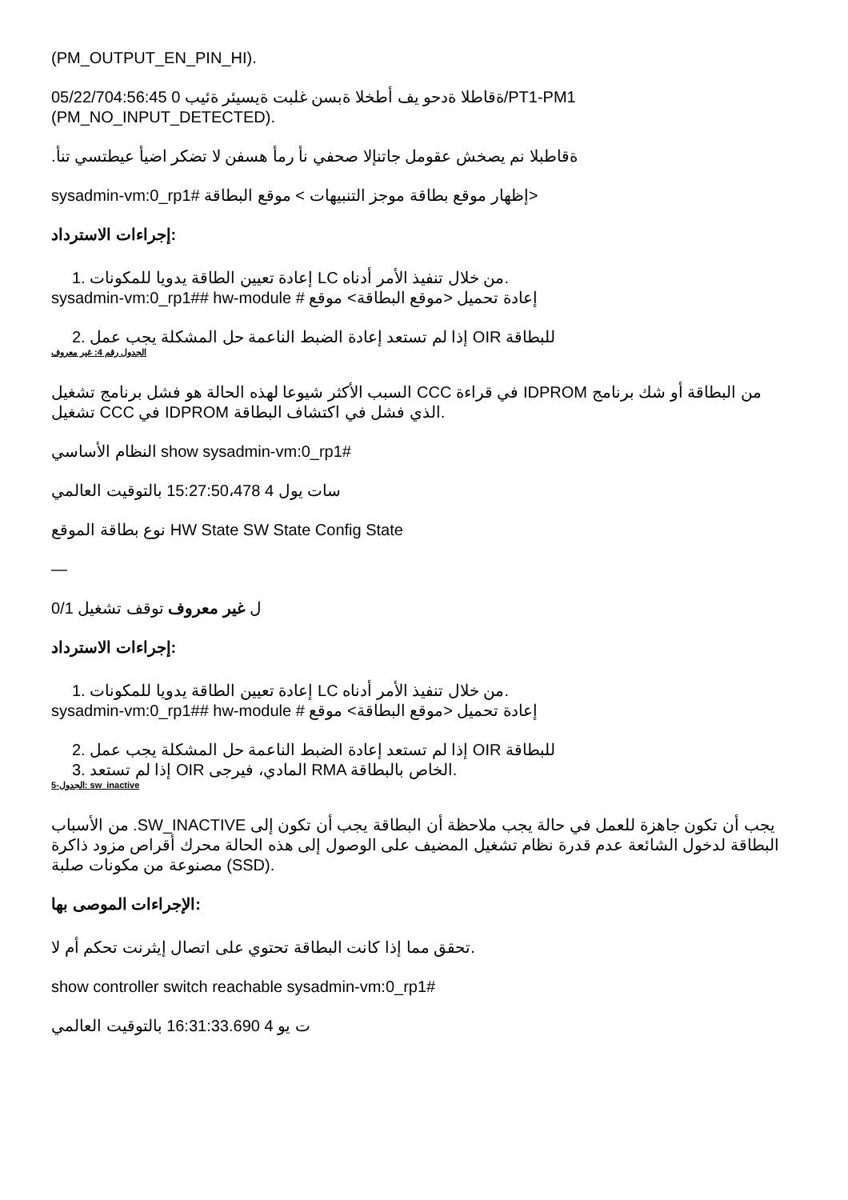(PM_OUTPUT_EN_PIN_HI).
05/22/704:56:45 ةقاطلا ةدحو يف أطخلا ةبسن غلبت ةيسيئر ةئيب 0/PT1-PM1
(PM_NO_INPUT_DETECTED).
.ةقاطبلا نم يصخش عقومل جاتنإلا صحفي نأ رمأ هسفن لا تضكر اضيأ عيطتسي تنأ
sysadmin-vm:0_rp1# إظهار موقع بطاقة موجز التنبيهات > موقع البطاقة>
إجراءات الاسترداد:
1. إعادة تعيين الطاقة يدويا للمكونات LC من خلال تنفيذ الأمر أدناه.
sysadmin-vm:0_rp1## hw-module # إعادة تحميل <موقع البطاقة> موقع
2. إذا لم تستعد إعادة الضبط الناعمة حل المشكلة يجب عمل OIR للبطاقة
الجدول رقم 4: غير معروف
السبب الأكثر شيوعا لهذه الحالة هو فشل برنامج تشغيل CCC في قراءة IDPROM من البطاقة أو شك برنامج تشغيل CCC في IDPROM الذي فشل في اكتشاف البطاقة.
النظام الأساسي show sysadmin-vm:0_rp1#
سات يول 4 15:27:50،478 بالتوقيت العالمي
نوع بطاقة الموقع HW State SW State Config State
—
0/1 ل غير معروف توقف تشغيل
إجراءات الاسترداد:
1. إعادة تعيين الطاقة يدويا للمكونات LC من خلال تنفيذ الأمر أدناه.
sysadmin-vm:0_rp1## hw-module # إعادة تحميل <موقع البطاقة> موقع
2. إذا لم تستعد إعادة الضبط الناعمة حل المشكلة يجب عمل OIR للبطاقة
3. إذا لم تستعد OIR المادي، فيرجى RMA الخاص بالبطاقة.
الجدول-5: sw_inactive
من الأسباب .SW_INACTIVE يجب أن تكون جاهزة للعمل في حالة يجب ملاحظة أن البطاقة يجب أن تكون إلى البطاقة لدخول الشائعة عدم قدرة نظام تشغيل المضيف على الوصول إلى هذه الحالة محرك أقراص مزود ذاكرة مصنوعة من مكونات صلبة (SSD).
الإجراءات الموصى بها:
تحقق مما إذا كانت البطاقة تحتوي على اتصال إيثرنت تحكم أم لا.
show controller switch reachable sysadmin-vm:0_rp1#
ت يو 4 16:31:33.690 بالتوقيت العالمي